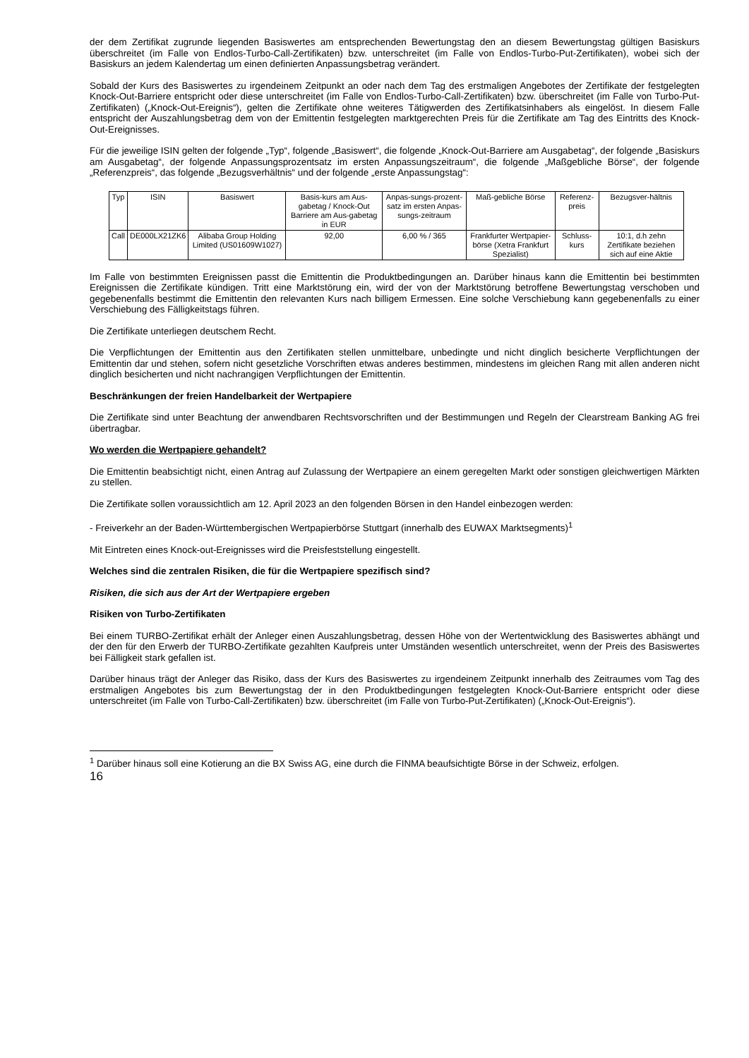der dem Zertifikat zugrunde liegenden Basiswertes am entsprechenden Bewertungstag den an diesem Bewertungstag gültigen Basiskurs überschreitet (im Falle von Endlos-Turbo-Call-Zertifikaten) bzw. unterschreitet (im Falle von Endlos-Turbo-Put-Zertifikaten), wobei sich der Basiskurs an jedem Kalendertag um einen definierten Anpassungsbetrag verändert.
Sobald der Kurs des Basiswertes zu irgendeinem Zeitpunkt an oder nach dem Tag des erstmaligen Angebotes der Zertifikate der festgelegten Knock-Out-Barriere entspricht oder diese unterschreitet (im Falle von Endlos-Turbo-Call-Zertifikaten) bzw. überschreitet (im Falle von Turbo-Put-Zertifikaten) („Knock-Out-Ereignis“), gelten die Zertifikate ohne weiteres Tätigwerden des Zertifikatsinhabers als eingelöst. In diesem Falle entspricht der Auszahlungsbetrag dem von der Emittentin festgelegten marktgerechten Preis für die Zertifikate am Tag des Eintritts des Knock-Out-Ereignisses.
Für die jeweilige ISIN gelten der folgende „Typ“, folgende „Basiswert“, die folgende „Knock-Out-Barriere am Ausgabetag“, der folgende „Basiskurs am Ausgabetag“, der folgende Anpassungsprozentsatz im ersten Anpassungszeitraum“, die folgende „Maßgebliche Börse“, der folgende „Referenzpreis“, das folgende „Bezugsverhältnis“ und der folgende „erste Anpassungstag“:
| Typ | ISIN | Basiswert | Basis-kurs am Aus-gabetag / Knock-Out Barriere am Aus-gabetag in EUR | Anpas-sungs-prozent-satz im ersten Anpas-sungs-zeitraum | Maß-gebliche Börse | Referenz-preis | Bezugsver-hältnis |
| Call | DE000LX21ZK6 | Alibaba Group Holding Limited (US01609W1027) | 92,00 | 6,00 % / 365 | Frankfurter Wertpapier-börse (Xetra Frankfurt Spezialist) | Schluss-kurs | 10:1, d.h zehn Zertifikate beziehen sich auf eine Aktie |
Im Falle von bestimmten Ereignissen passt die Emittentin die Produktbedingungen an. Darüber hinaus kann die Emittentin bei bestimmten Ereignissen die Zertifikate kündigen. Tritt eine Marktstörung ein, wird der von der Marktstörung betroffene Bewertungstag verschoben und gegebenenfalls bestimmt die Emittentin den relevanten Kurs nach billigem Ermessen. Eine solche Verschiebung kann gegebenenfalls zu einer Verschiebung des Fälligkeitstags führen.
Die Zertifikate unterliegen deutschem Recht.
Die Verpflichtungen der Emittentin aus den Zertifikaten stellen unmittelbare, unbedingte und nicht dinglich besicherte Verpflichtungen der Emittentin dar und stehen, sofern nicht gesetzliche Vorschriften etwas anderes bestimmen, mindestens im gleichen Rang mit allen anderen nicht dinglich besicherten und nicht nachrangigen Verpflichtungen der Emittentin.
Beschränkungen der freien Handelbarkeit der Wertpapiere
Die Zertifikate sind unter Beachtung der anwendbaren Rechtsvorschriften und der Bestimmungen und Regeln der Clearstream Banking AG frei übertragbar.
Wo werden die Wertpapiere gehandelt?
Die Emittentin beabsichtigt nicht, einen Antrag auf Zulassung der Wertpapiere an einem geregelten Markt oder sonstigen gleichwertigen Märkten zu stellen.
Die Zertifikate sollen voraussichtlich am 12. April 2023 an den folgenden Börsen in den Handel einbezogen werden:
- Freiverkehr an der Baden-Württembergischen Wertpapierbörse Stuttgart (innerhalb des EUWAX Marktsegments)<sup>1</sup>
Mit Eintreten eines Knock-out-Ereignisses wird die Preisfeststellung eingestellt.
Welches sind die zentralen Risiken, die für die Wertpapiere spezifisch sind?
Risiken, die sich aus der Art der Wertpapiere ergeben
Risiken von Turbo-Zertifikaten
Bei einem TURBO-Zertifikat erhält der Anleger einen Auszahlungsbetrag, dessen Höhe von der Wertentwicklung des Basiswertes abhängt und der den für den Erwerb der TURBO-Zertifikate gezahlten Kaufpreis unter Umständen wesentlich unterschreitet, wenn der Preis des Basiswertes bei Fälligkeit stark gefallen ist.
Darüber hinaus trägt der Anleger das Risiko, dass der Kurs des Basiswertes zu irgendeinem Zeitpunkt innerhalb des Zeitraumes vom Tag des erstmaligen Angebotes bis zum Bewertungstag der in den Produktbedingungen festgelegten Knock-Out-Barriere entspricht oder diese unterschreitet (im Falle von Turbo-Call-Zertifikaten) bzw. überschreitet (im Falle von Turbo-Put-Zertifikaten) („Knock-Out-Ereignis“).
<sup>1</sup> Darüber hinaus soll eine Kotierung an die BX Swiss AG, eine durch die FINMA beaufsichtigte Börse in der Schweiz, erfolgen.
16